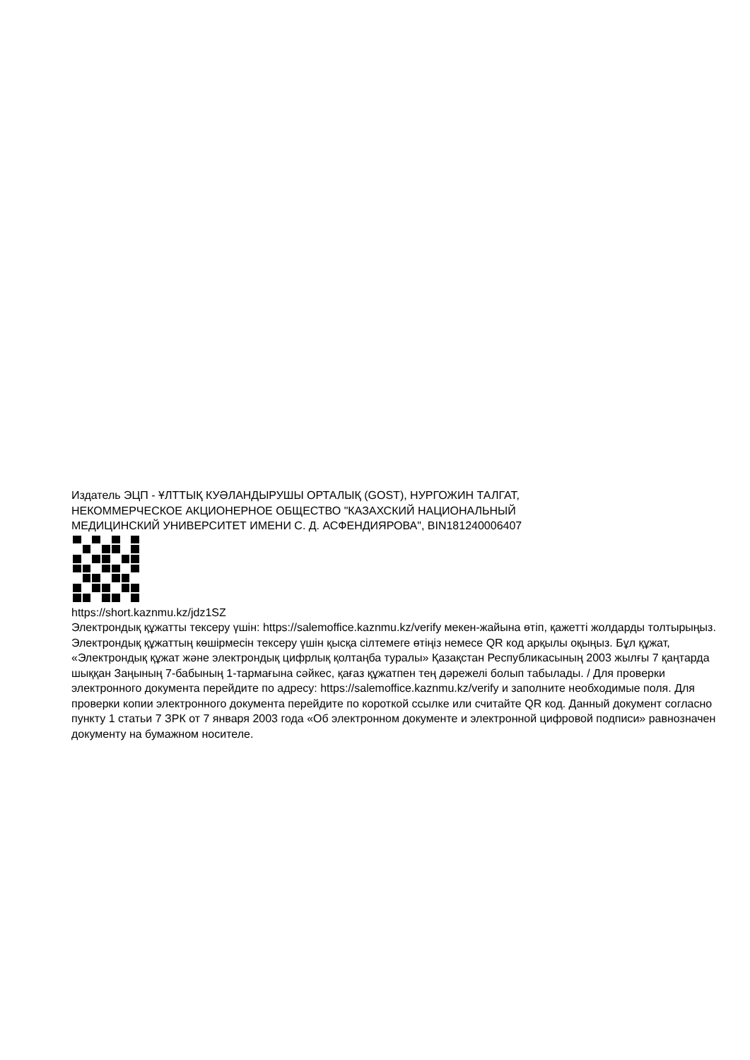Издатель ЭЦП - ҰЛТТЫҚ КУӘЛАНДЫРУШЫ ОРТАЛЫҚ (GOST), НУРГОЖИН ТАЛГАТ,
НЕКОММЕРЧЕСКОЕ АКЦИОНЕРНОЕ ОБЩЕСТВО "КАЗАХСКИЙ НАЦИОНАЛЬНЫЙ
МЕДИЦИНСКИЙ УНИВЕРСИТЕТ ИМЕНИ С. Д. АСФЕНДИЯРОВА", BIN181240006407
https://short.kaznmu.kz/jdz1SZ
Электрондық құжатты тексеру үшін: https://salemoffice.kaznmu.kz/verify мекен-жайына өтіп, қажетті жолдарды толтырыңыз. Электрондық құжаттың көшірмесін тексеру үшін қысқа сілтемеге өтіңіз немесе QR код арқылы оқыңыз. Бұл құжат, «Электрондық құжат және электрондық цифрлық қолтаңба туралы» Қазақстан Республикасының 2003 жылғы 7 қаңтарда шыққан Заңының 7-бабының 1-тармағына сәйкес, қағаз құжатпен тең дәрежелі болып табылады. / Для проверки электронного документа перейдите по адресу: https://salemoffice.kaznmu.kz/verify и заполните необходимые поля. Для проверки копии электронного документа перейдите по короткой ссылке или считайте QR код. Данный документ согласно пункту 1 статьи 7 ЗРК от 7 января 2003 года «Об электронном документе и электронной цифровой подписи» равнозначен документу на бумажном носителе.